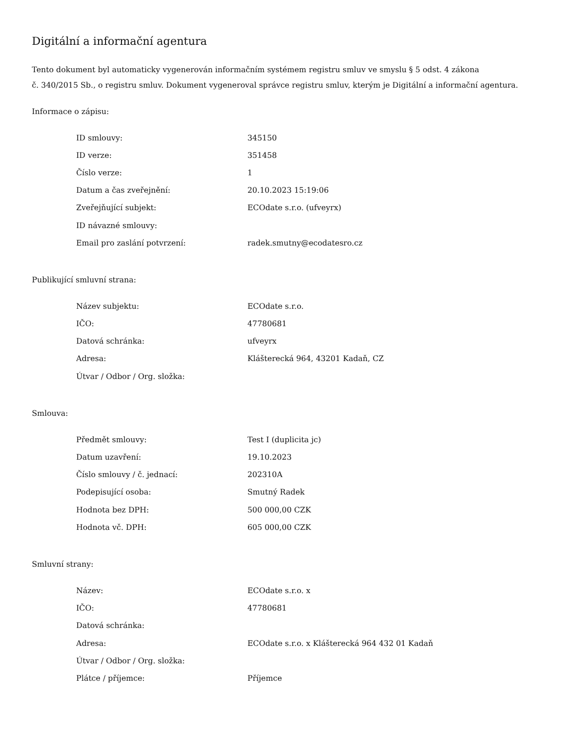Digitální a informační agentura
Tento dokument byl automaticky vygenerován informačním systémem registru smluv ve smyslu § 5 odst. 4 zákona
č. 340/2015 Sb., o registru smluv. Dokument vygeneroval správce registru smluv, kterým je Digitální a informační agentura.
Informace o zápisu:
| ID smlouvy: | 345150 |
| ID verze: | 351458 |
| Číslo verze: | 1 |
| Datum a čas zveřejnění: | 20.10.2023 15:19:06 |
| Zveřejňující subjekt: | ECOdate s.r.o. (ufveyrx) |
| ID návazné smlouvy: | |
| Email pro zaslání potvrzení: | radek.smutny@ecodatesro.cz |
Publikující smluvní strana:
| Název subjektu: | ECOdate s.r.o. |
| IČO: | 47780681 |
| Datová schránka: | ufveyrx |
| Adresa: | Klášterecká 964, 43201 Kadaň, CZ |
| Útvar / Odbor / Org. složka: | |
Smlouva:
| Předmět smlouvy: | Test I (duplicita jc) |
| Datum uzavření: | 19.10.2023 |
| Číslo smlouvy / č. jednací: | 202310A |
| Podepisující osoba: | Smutný Radek |
| Hodnota bez DPH: | 500 000,00 CZK |
| Hodnota vč. DPH: | 605 000,00 CZK |
Smluvní strany:
| Název: | ECOdate s.r.o. x |
| IČO: | 47780681 |
| Datová schránka: | |
| Adresa: | ECOdate s.r.o. x Klášterecká 964 432 01 Kadaň |
| Útvar / Odbor / Org. složka: | |
| Plátce / příjemce: | Příjemce |